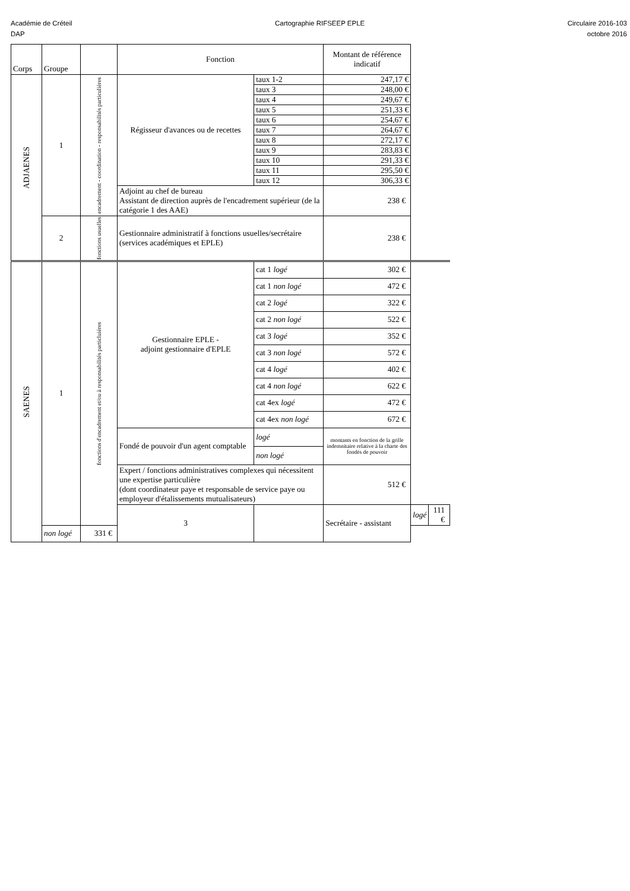Académie de Créteil
DAP
Cartographie RIFSEEP EPLE Circulaire 2016-103
octobre 2016
| Corps | Groupe | | Fonction | | Montant de référence indicatif | | |
| --- | --- | --- | --- | --- | --- | --- | --- |
| ADJAENES | 1 | encadrement - coordination - responsabilités particulières | Régisseur d'avances ou de recettes | taux 1-2 | 247,17 € | | |
| | | | | taux 3 | 248,00 € | | |
| | | | | taux 4 | 249,67 € | | |
| | | | | taux 5 | 251,33 € | | |
| | | | | taux 6 | 254,67 € | | |
| | | | | taux 7 | 264,67 € | | |
| | | | | taux 8 | 272,17 € | | |
| | | | | taux 9 | 283,83 € | | |
| | | | | taux 10 | 291,33 € | | |
| | | | | taux 11 | 295,50 € | | |
| | | | | taux 12 | 306,33 € | | |
| | | | Adjoint au chef de bureau Assistant de direction auprès de l'encadrement supérieur (de la catégorie 1 des AAE) | | 238 € | | |
| | 2 | fonctions usuelles | Gestionnaire administratif à fonctions usuelles/secrétaire (services académiques et EPLE) | | 238 € | | |
| SAENES | 1 | fonctions d'encadrement et/ou à responsabilités particluières | Gestionnaire EPLE - adjoint gestionnaire d'EPLE | cat 1 logé | 302 € | | |
| | | | | cat 1 non logé | 472 € | | |
| | | | | cat 2 logé | 322 € | | |
| | | | | cat 2 non logé | 522 € | | |
| | | | | cat 3 logé | 352 € | | |
| | | | | cat 3 non logé | 572 € | | |
| | | | | cat 4 logé | 402 € | | |
| | | | | cat 4 non logé | 622 € | | |
| | | | | cat 4ex logé | 472 € | | |
| | | | | cat 4ex non logé | 672 € | | |
| | | | Fondé de pouvoir d'un agent comptable | logé | montants en fonction de la grille indemnitaire relative à la charte des fondés de pouvoir | | |
| | | | | non logé | | | |
| | | | Expert / fonctions administratives complexes qui nécessitent une expertise particulière (dont coordinateur paye et responsable de service paye ou employeur d'étalissements mutualisateurs) | | 512 € | | |
| | | | 3 | | Secrétaire - assistant | logé | 111 € |
| | non logé | 331 € | | | | | |